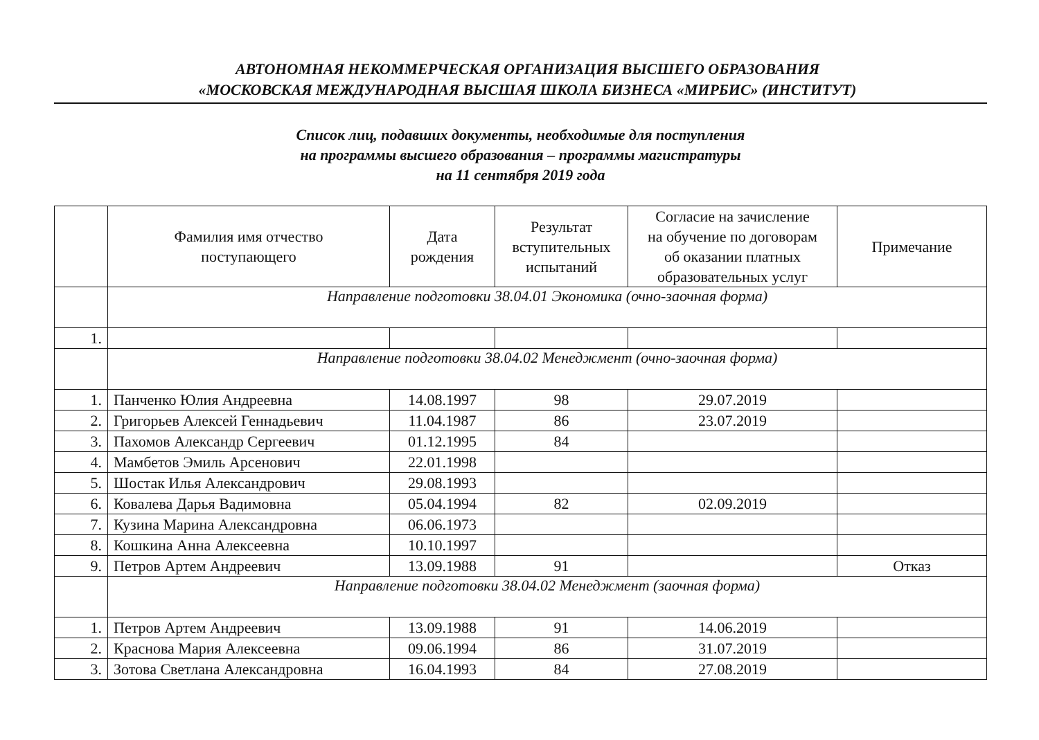АВТОНОМНАЯ НЕКОММЕРЧЕСКАЯ ОРГАНИЗАЦИЯ ВЫСШЕГО ОБРАЗОВАНИЯ
«МОСКОВСКАЯ МЕЖДУНАРОДНАЯ ВЫСШАЯ ШКОЛА БИЗНЕСА «МИРБИС» (ИНСТИТУТ)
Список лиц, подавших документы, необходимые для поступления
на программы высшего образования – программы магистратуры
на 11 сентября 2019 года
| | Фамилия имя отчество поступающего | Дата рождения | Результат вступительных испытаний | Согласие на зачисление на обучение по договорам об оказании платных образовательных услуг | Примечание |
| --- | --- | --- | --- | --- | --- |
| | Направление подготовки 38.04.01 Экономика (очно-заочная форма) | | | | |
| 1. | | | | | |
| | Направление подготовки 38.04.02 Менеджмент (очно-заочная форма) | | | | |
| 1. | Панченко Юлия Андреевна | 14.08.1997 | 98 | 29.07.2019 | |
| 2. | Григорьев Алексей Геннадьевич | 11.04.1987 | 86 | 23.07.2019 | |
| 3. | Пахомов Александр Сергеевич | 01.12.1995 | 84 | | |
| 4. | Мамбетов Эмиль Арсенович | 22.01.1998 | | | |
| 5. | Шостак Илья Александрович | 29.08.1993 | | | |
| 6. | Ковалева Дарья Вадимовна | 05.04.1994 | 82 | 02.09.2019 | |
| 7. | Кузина Марина Александровна | 06.06.1973 | | | |
| 8. | Кошкина Анна Алексеевна | 10.10.1997 | | | |
| 9. | Петров Артем Андреевич | 13.09.1988 | 91 | | Отказ |
| | Направление подготовки 38.04.02 Менеджмент (заочная форма) | | | | |
| 1. | Петров Артем Андреевич | 13.09.1988 | 91 | 14.06.2019 | |
| 2. | Краснова Мария Алексеевна | 09.06.1994 | 86 | 31.07.2019 | |
| 3. | Зотова Светлана Александровна | 16.04.1993 | 84 | 27.08.2019 | |